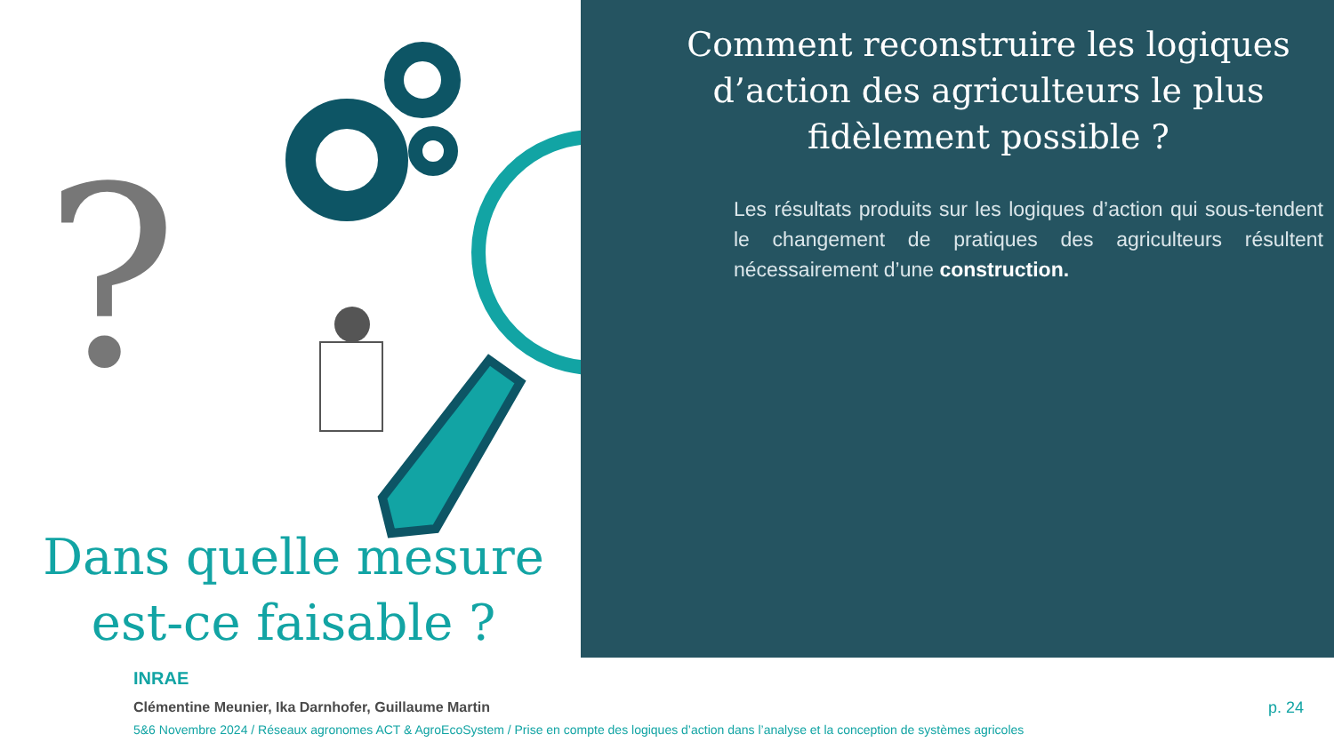?
Comment reconstruire les logiques d’action des agriculteurs le plus fidèlement possible ?
Les résultats produits sur les logiques d’action qui sous-tendent le changement de pratiques des agriculteurs résultent nécessairement d’une construction.
Dans quelle mesure est-ce faisable ?
INRAE
Clémentine Meunier, Ika Darnhofer, Guillaume Martin
5&6 Novembre 2024 / Réseaux agronomes ACT & AgroEcoSystem / Prise en compte des logiques d’action dans l’analyse et la conception de systèmes agricoles
p. 24